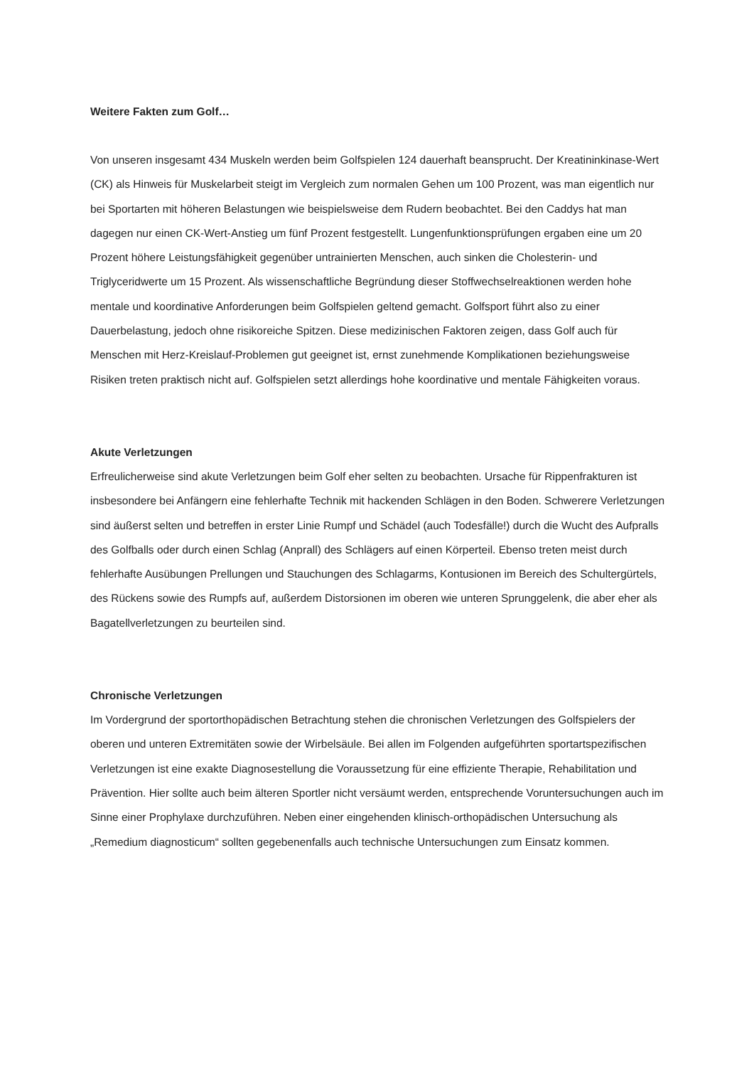Weitere Fakten zum Golf…
Von unseren insgesamt 434 Muskeln werden beim Golfspielen 124 dauerhaft beansprucht. Der Kreatininkinase-Wert (CK) als Hinweis für Muskelarbeit steigt im Vergleich zum normalen Gehen um 100 Prozent, was man eigentlich nur bei Sportarten mit höheren Belastungen wie beispielsweise dem Rudern beobachtet. Bei den Caddys hat man dagegen nur einen CK-Wert-Anstieg um fünf Prozent festgestellt. Lungenfunktionsprüfungen ergaben eine um 20 Prozent höhere Leistungsfähigkeit gegenüber untrainierten Menschen, auch sinken die Cholesterin- und Triglyceridwerte um 15 Prozent. Als wissenschaftliche Begründung dieser Stoffwechselreaktionen werden hohe mentale und koordinative Anforderungen beim Golfspielen geltend gemacht. Golfsport führt also zu einer Dauerbelastung, jedoch ohne risikoreiche Spitzen. Diese medizinischen Faktoren zeigen, dass Golf auch für Menschen mit Herz-Kreislauf-Problemen gut geeignet ist, ernst zunehmende Komplikationen beziehungsweise Risiken treten praktisch nicht auf. Golfspielen setzt allerdings hohe koordinative und mentale Fähigkeiten voraus.
Akute Verletzungen
Erfreulicherweise sind akute Verletzungen beim Golf eher selten zu beobachten. Ursache für Rippenfrakturen ist insbesondere bei Anfängern eine fehlerhafte Technik mit hackenden Schlägen in den Boden. Schwerere Verletzungen sind äußerst selten und betreffen in erster Linie Rumpf und Schädel (auch Todesfälle!) durch die Wucht des Aufpralls des Golfballs oder durch einen Schlag (Anprall) des Schlägers auf einen Körperteil. Ebenso treten meist durch fehlerhafte Ausübungen Prellungen und Stauchungen des Schlagarms, Kontusionen im Bereich des Schultergürtels, des Rückens sowie des Rumpfs auf, außerdem Distorsionen im oberen wie unteren Sprunggelenk, die aber eher als Bagatellverletzungen zu beurteilen sind.
Chronische Verletzungen
Im Vordergrund der sportorthopädischen Betrachtung stehen die chronischen Verletzungen des Golfspielers der oberen und unteren Extremitäten sowie der Wirbelsäule. Bei allen im Folgenden aufgeführten sportartspezifischen Verletzungen ist eine exakte Diagnosestellung die Voraussetzung für eine effiziente Therapie, Rehabilitation und Prävention. Hier sollte auch beim älteren Sportler nicht versäumt werden, entsprechende Voruntersuchungen auch im Sinne einer Prophylaxe durchzuführen. Neben einer eingehenden klinisch-orthopädischen Untersuchung als „Remedium diagnosticum“ sollten gegebenenfalls auch technische Untersuchungen zum Einsatz kommen.